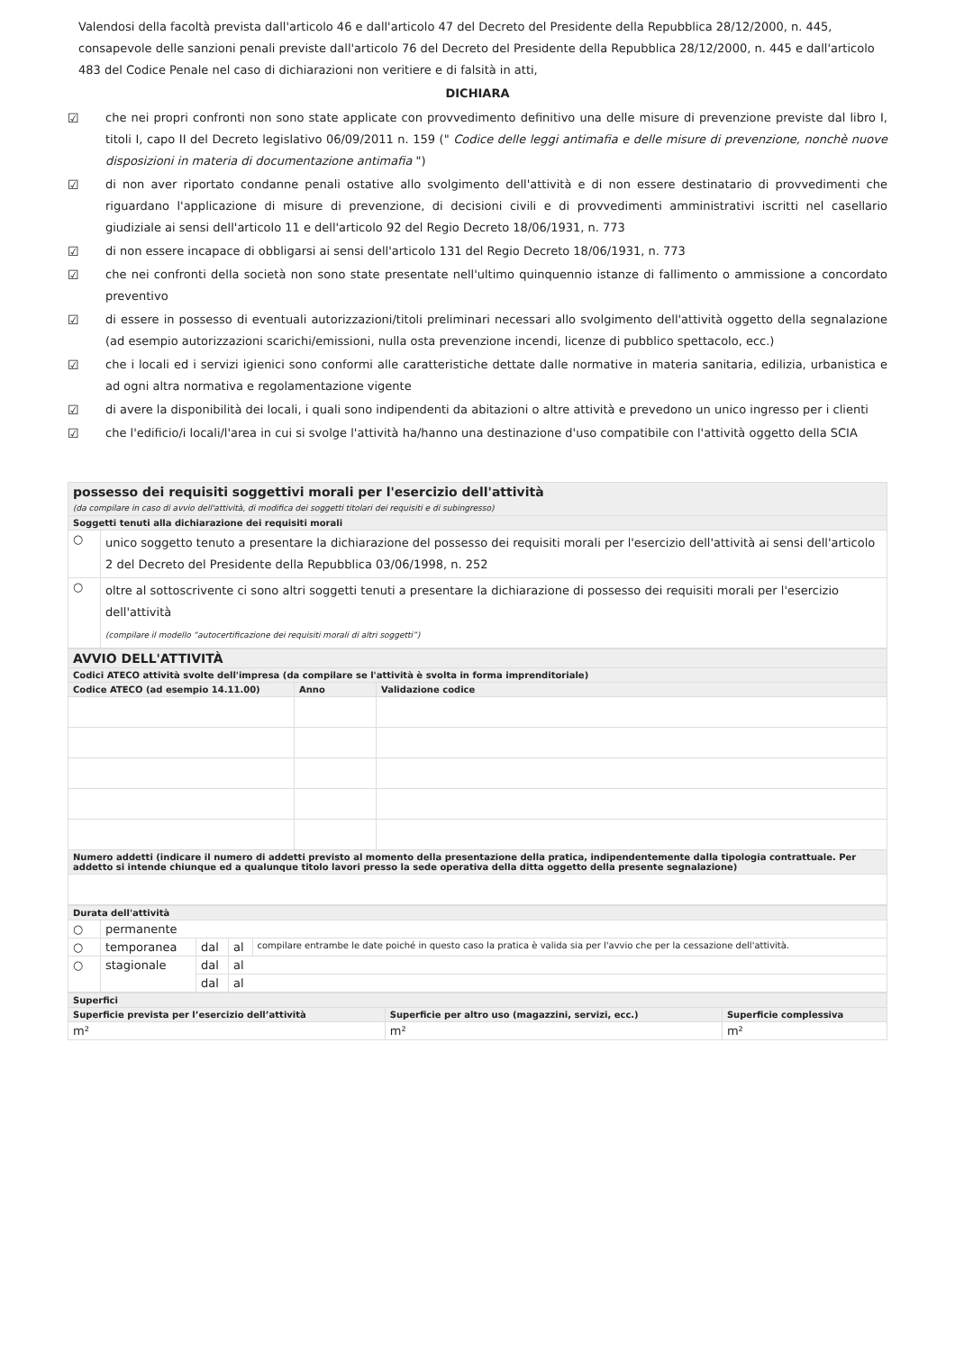Valendosi della facoltà prevista dall'articolo 46 e dall'articolo 47 del Decreto del Presidente della Repubblica 28/12/2000, n. 445, consapevole delle sanzioni penali previste dall'articolo 76 del Decreto del Presidente della Repubblica 28/12/2000, n. 445 e dall'articolo 483 del Codice Penale nel caso di dichiarazioni non veritiere e di falsità in atti,
DICHIARA
☑ che nei propri confronti non sono state applicate con provvedimento definitivo una delle misure di prevenzione previste dal libro I, titoli I, capo II del Decreto legislativo 06/09/2011 n. 159 (" Codice delle leggi antimafia e delle misure di prevenzione, nonchè nuove disposizioni in materia di documentazione antimafia ")
☑ di non aver riportato condanne penali ostative allo svolgimento dell'attività e di non essere destinatario di provvedimenti che riguardano l'applicazione di misure di prevenzione, di decisioni civili e di provvedimenti amministrativi iscritti nel casellario giudiziale ai sensi dell'articolo 11 e dell'articolo 92 del Regio Decreto 18/06/1931, n. 773
☑ di non essere incapace di obbligarsi ai sensi dell'articolo 131 del Regio Decreto 18/06/1931, n. 773
☑ che nei confronti della società non sono state presentate nell'ultimo quinquennio istanze di fallimento o ammissione a concordato preventivo
☑ di essere in possesso di eventuali autorizzazioni/titoli preliminari necessari allo svolgimento dell'attività oggetto della segnalazione (ad esempio autorizzazioni scarichi/emissioni, nulla osta prevenzione incendi, licenze di pubblico spettacolo, ecc.)
☑ che i locali ed i servizi igienici sono conformi alle caratteristiche dettate dalle normative in materia sanitaria, edilizia, urbanistica e ad ogni altra normativa e regolamentazione vigente
☑ di avere la disponibilità dei locali, i quali sono indipendenti da abitazioni o altre attività e prevedono un unico ingresso per i clienti
☑ che l'edificio/i locali/l'area in cui si svolge l'attività ha/hanno una destinazione d'uso compatibile con l'attività oggetto della SCIA
| possesso dei requisiti soggettivi morali per l'esercizio dell'attività (da compilare in caso di avvio dell'attività, di modifica dei soggetti titolari dei requisiti e di subingresso) | |
| Soggetti tenuti alla dichiarazione dei requisiti morali | |
| ○ | unico soggetto tenuto a presentare la dichiarazione del possesso dei requisiti morali per l'esercizio dell'attività ai sensi dell'articolo 2 del Decreto del Presidente della Repubblica 03/06/1998, n. 252 |
| ○ | oltre al sottoscrivente ci sono altri soggetti tenuti a presentare la dichiarazione di possesso dei requisiti morali per l'esercizio dell'attività (compilare il modello “autocertificazione dei requisiti morali di altri soggetti”) |
| AVVIO DELL'ATTIVITÀ | | |
| Codici ATECO attività svolte dell'impresa (da compilare se l'attività è svolta in forma imprenditoriale) | | |
| Codice ATECO (ad esempio 14.11.00) | Anno | Validazione codice |
| Numero addetti (indicare il numero di addetti previsto al momento della presentazione della pratica, indipendentemente dalla tipologia contrattuale. Per addetto si intende chiunque ed a qualunque titolo lavori presso la sede operativa della ditta oggetto della presente segnalazione) | | |
| Durata dell'attività | | | | |
| ○ | permanente | | | |
| ○ | temporanea | dal | al | compilare entrambe le date poiché in questo caso la pratica è valida sia per l'avvio che per la cessazione dell'attività. |
| ○ | stagionale | dal | al | |
| | | dal | al | |
| Superfici | | |
| Superficie prevista per l’esercizio dell’attività | Superficie per altro uso (magazzini, servizi, ecc.) | Superficie complessiva |
| m² | m² | m² |